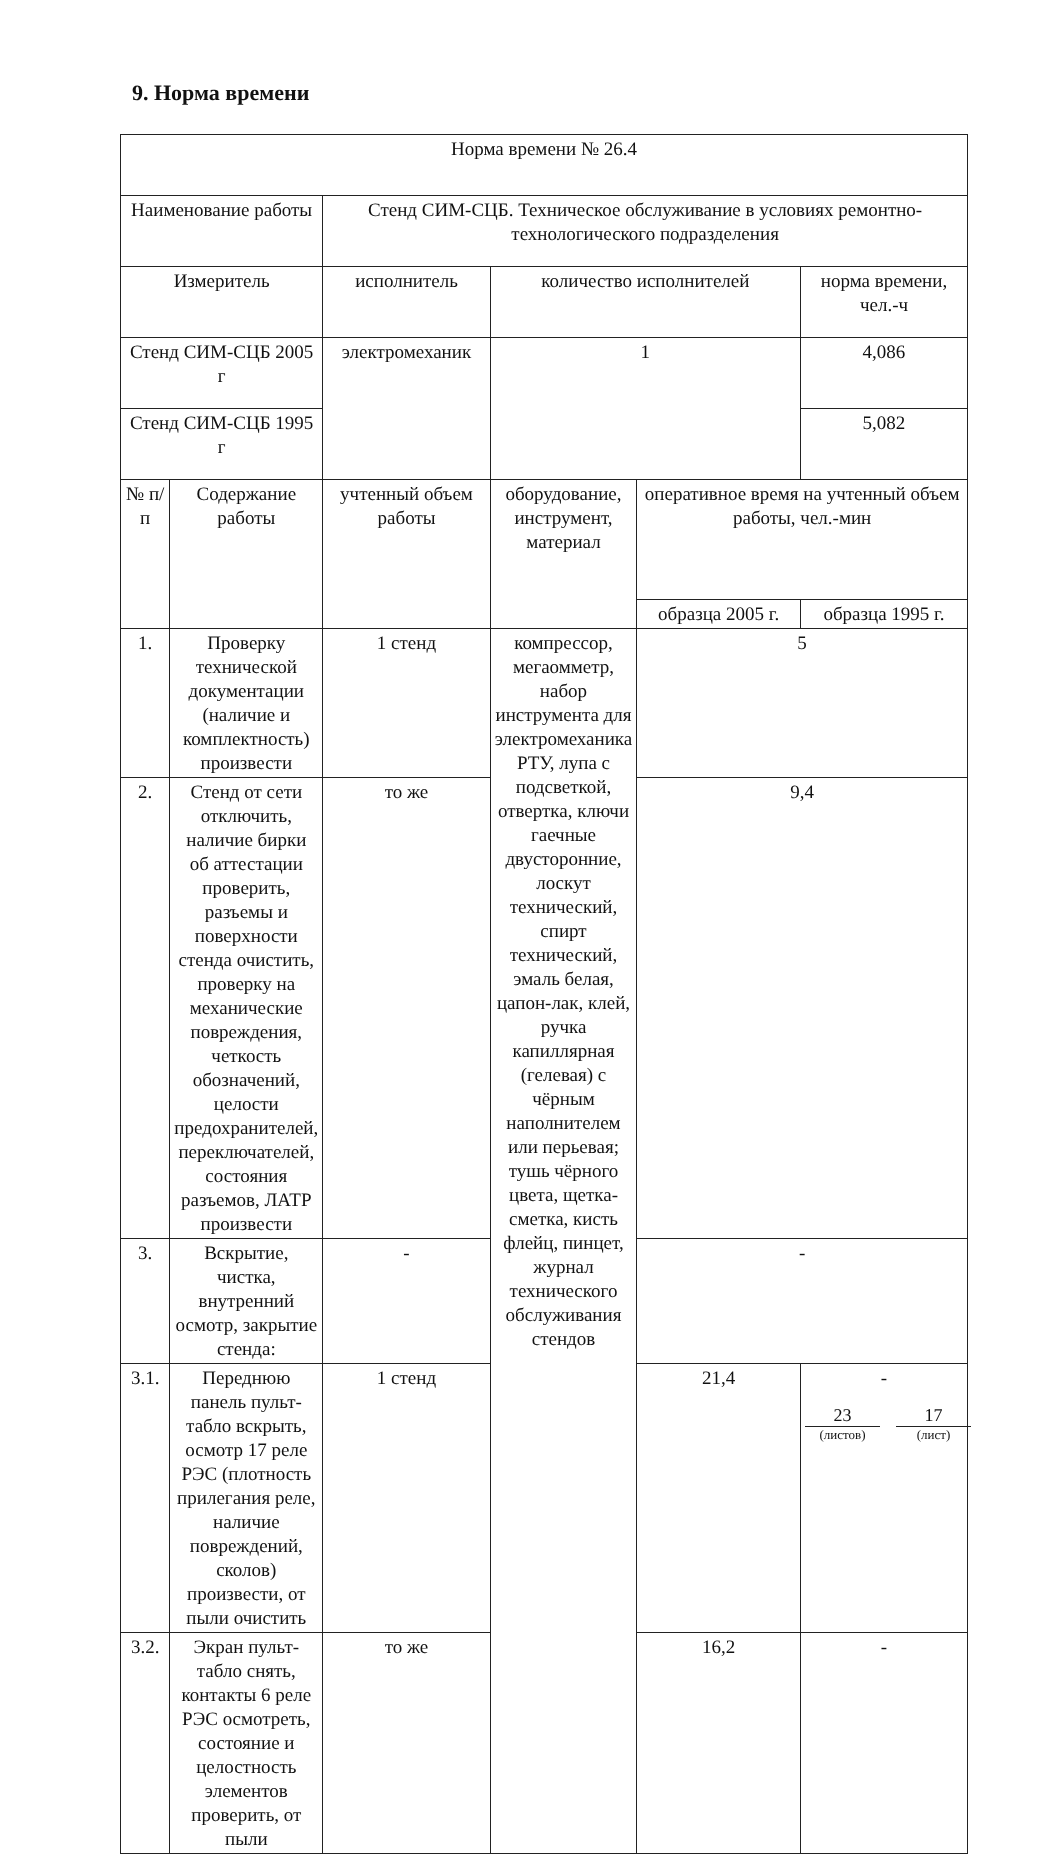9. Норма времени
| Норма времени № 26.4 | | | | | |
| Наименование работы | | Стенд СИМ-СЦБ. Техническое обслуживание в условиях ремонтно-технологического подразделения | | | |
| Измеритель | | исполнитель | количество исполнителей | | норма времени, чел.-ч |
| Стенд СИМ-СЦБ 2005 г | | электромеханик | 1 | | 4,086 |
| Стенд СИМ-СЦБ 1995 г | | | | | 5,082 |
| № п/п | Содержание работы | учтенный объем работы | оборудование, инструмент, материал | оперативное время на учтенный объем работы, чел.-мин | |
| | | | | образца 2005 г. | образца 1995 г. |
| 1. | Проверку технической документации (наличие и комплектность) произвести | 1 стенд | компрессор, мегаомметр, набор инструмента для электромеханика РТУ, лупа с подсветкой, отвертка, ключи гаечные двусторонние, лоскут технический, спирт технический, эмаль белая, цапон-лак, клей, ручка капиллярная (гелевая) с чёрным наполнителем или перьевая; тушь чёрного цвета, щетка-сметка, кисть флейц, пинцет, журнал технического обслуживания стендов | 5 | |
| 2. | Стенд от сети отключить, наличие бирки об аттестации проверить, разъемы и поверхности стенда очистить, проверку на механические повреждения, четкость обозначений, целости предохранителей, переключателей, состояния разъемов, ЛАТР произвести | то же | | 9,4 | |
| 3. | Вскрытие, чистка, внутренний осмотр, закрытие стенда: | - | | - | |
| 3.1. | Переднюю панель пульт-табло вскрыть, осмотр 17 реле РЭС (плотность прилегания реле, наличие повреждений, сколов) произвести, от пыли очистить | 1 стенд | | 21,4 | - |
| 3.2. | Экран пульт-табло снять, контакты 6 реле РЭС осмотреть, состояние и целостность элементов проверить, от пыли | то же | | 16,2 | - |
23
(листов)
17
(лист)